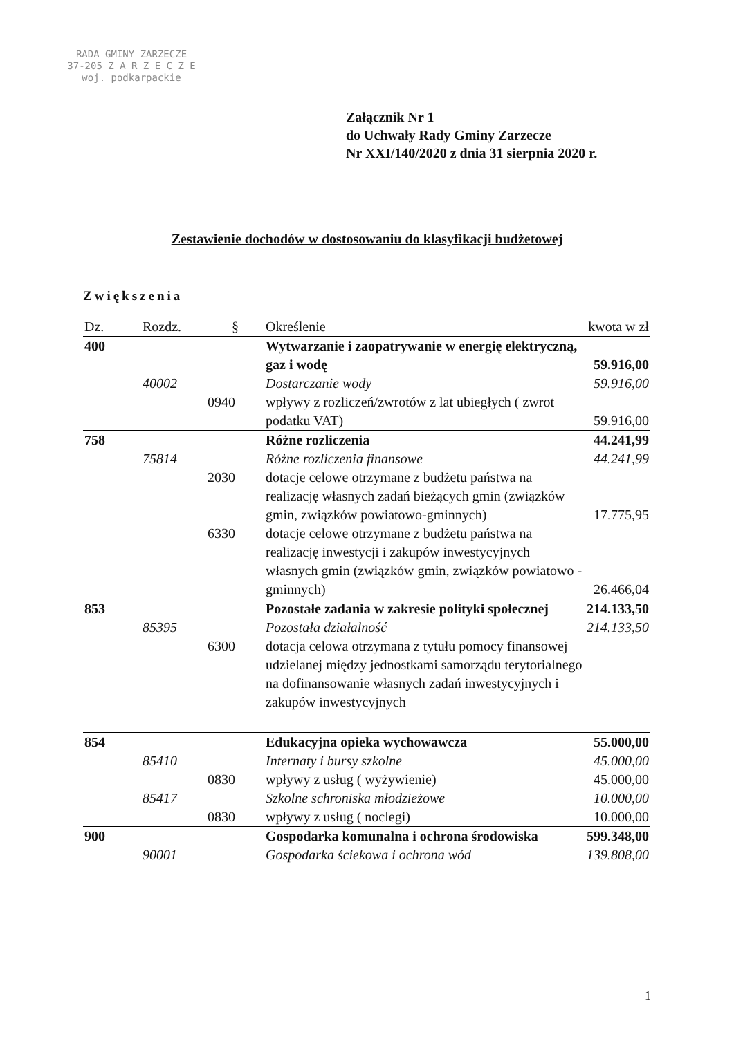RADA GMINY ZARZECZE
37-205 Z A R Z E C Z E
woj. podkarpackie
Załącznik Nr 1
do Uchwały Rady Gminy Zarzecze
Nr XXI/140/2020 z dnia 31 sierpnia 2020 r.
Zestawienie dochodów w dostosowaniu do klasyfikacji budżetowej
Zwiększenia
| Dz. | Rozdz. | § | Określenie | kwota w zł |
| --- | --- | --- | --- | --- |
| 400 | | | Wytwarzanie i zaopatrywanie w energię elektryczną, gaz i wodę | 59.916,00 |
| | 40002 | | Dostarczanie wody | 59.916,00 |
| | | 0940 | wpływy z rozliczeń/zwrotów z lat ubiegłych ( zwrot podatku VAT) | 59.916,00 |
| 758 | | | Różne rozliczenia | 44.241,99 |
| | 75814 | | Różne rozliczenia finansowe | 44.241,99 |
| | | 2030 | dotacje celowe otrzymane z budżetu państwa na realizację własnych zadań bieżących gmin (związków gmin, związków powiatowo-gminnych) | 17.775,95 |
| | | 6330 | dotacje celowe otrzymane z budżetu państwa na realizację inwestycji i zakupów inwestycyjnych własnych gmin (związków gmin, związków powiatowo -gminnych) | 26.466,04 |
| 853 | | | Pozostałe zadania w zakresie polityki społecznej | 214.133,50 |
| | 85395 | | Pozostała działalność | 214.133,50 |
| | | 6300 | dotacja celowa otrzymana z tytułu pomocy finansowej udzielanej między jednostkami samorządu terytorialnego na dofinansowanie własnych zadań inwestycyjnych i zakupów inwestycyjnych | |
| 854 | | | Edukacyjna opieka wychowawcza | 55.000,00 |
| | 85410 | | Internaty i bursy szkolne | 45.000,00 |
| | | 0830 | wpływy z usług ( wyżywienie) | 45.000,00 |
| | 85417 | | Szkolne schroniska młodzieżowe | 10.000,00 |
| | | 0830 | wpływy z usług ( noclegi) | 10.000,00 |
| 900 | | | Gospodarka komunalna i ochrona środowiska | 599.348,00 |
| | 90001 | | Gospodarka ściekowa i ochrona wód | 139.808,00 |
1